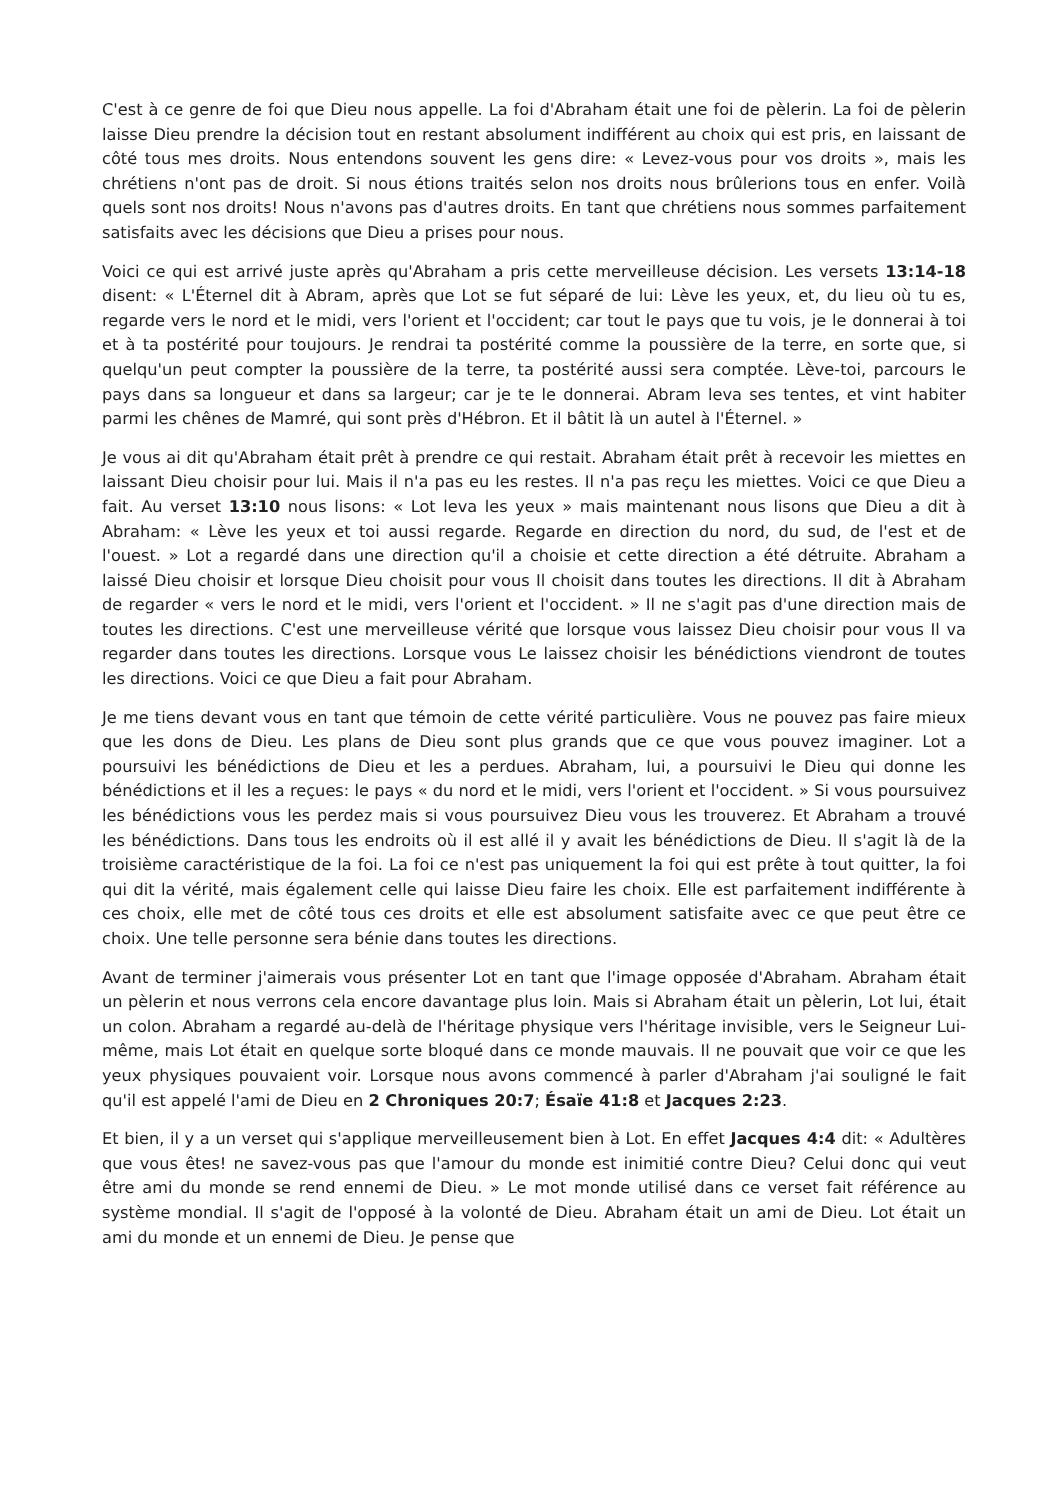C'est à ce genre de foi que Dieu nous appelle. La foi d'Abraham était une foi de pèlerin. La foi de pèlerin laisse Dieu prendre la décision tout en restant absolument indifférent au choix qui est pris, en laissant de côté tous mes droits. Nous entendons souvent les gens dire: « Levez-vous pour vos droits », mais les chrétiens n'ont pas de droit. Si nous étions traités selon nos droits nous brûlerions tous en enfer. Voilà quels sont nos droits! Nous n'avons pas d'autres droits. En tant que chrétiens nous sommes parfaitement satisfaits avec les décisions que Dieu a prises pour nous.
Voici ce qui est arrivé juste après qu'Abraham a pris cette merveilleuse décision. Les versets 13:14-18 disent: « L'Éternel dit à Abram, après que Lot se fut séparé de lui: Lève les yeux, et, du lieu où tu es, regarde vers le nord et le midi, vers l'orient et l'occident; car tout le pays que tu vois, je le donnerai à toi et à ta postérité pour toujours. Je rendrai ta postérité comme la poussière de la terre, en sorte que, si quelqu'un peut compter la poussière de la terre, ta postérité aussi sera comptée. Lève-toi, parcours le pays dans sa longueur et dans sa largeur; car je te le donnerai. Abram leva ses tentes, et vint habiter parmi les chênes de Mamré, qui sont près d'Hébron. Et il bâtit là un autel à l'Éternel. »
Je vous ai dit qu'Abraham était prêt à prendre ce qui restait. Abraham était prêt à recevoir les miettes en laissant Dieu choisir pour lui. Mais il n'a pas eu les restes. Il n'a pas reçu les miettes. Voici ce que Dieu a fait. Au verset 13:10 nous lisons: « Lot leva les yeux » mais maintenant nous lisons que Dieu a dit à Abraham: « Lève les yeux et toi aussi regarde. Regarde en direction du nord, du sud, de l'est et de l'ouest. » Lot a regardé dans une direction qu'il a choisie et cette direction a été détruite. Abraham a laissé Dieu choisir et lorsque Dieu choisit pour vous Il choisit dans toutes les directions. Il dit à Abraham de regarder « vers le nord et le midi, vers l'orient et l'occident. » Il ne s'agit pas d'une direction mais de toutes les directions. C'est une merveilleuse vérité que lorsque vous laissez Dieu choisir pour vous Il va regarder dans toutes les directions. Lorsque vous Le laissez choisir les bénédictions viendront de toutes les directions. Voici ce que Dieu a fait pour Abraham.
Je me tiens devant vous en tant que témoin de cette vérité particulière. Vous ne pouvez pas faire mieux que les dons de Dieu. Les plans de Dieu sont plus grands que ce que vous pouvez imaginer. Lot a poursuivi les bénédictions de Dieu et les a perdues. Abraham, lui, a poursuivi le Dieu qui donne les bénédictions et il les a reçues: le pays « du nord et le midi, vers l'orient et l'occident. » Si vous poursuivez les bénédictions vous les perdez mais si vous poursuivez Dieu vous les trouverez. Et Abraham a trouvé les bénédictions. Dans tous les endroits où il est allé il y avait les bénédictions de Dieu. Il s'agit là de la troisième caractéristique de la foi. La foi ce n'est pas uniquement la foi qui est prête à tout quitter, la foi qui dit la vérité, mais également celle qui laisse Dieu faire les choix. Elle est parfaitement indifférente à ces choix, elle met de côté tous ces droits et elle est absolument satisfaite avec ce que peut être ce choix. Une telle personne sera bénie dans toutes les directions.
Avant de terminer j'aimerais vous présenter Lot en tant que l'image opposée d'Abraham. Abraham était un pèlerin et nous verrons cela encore davantage plus loin. Mais si Abraham était un pèlerin, Lot lui, était un colon. Abraham a regardé au-delà de l'héritage physique vers l'héritage invisible, vers le Seigneur Lui-même, mais Lot était en quelque sorte bloqué dans ce monde mauvais. Il ne pouvait que voir ce que les yeux physiques pouvaient voir. Lorsque nous avons commencé à parler d'Abraham j'ai souligné le fait qu'il est appelé l'ami de Dieu en 2 Chroniques 20:7; Ésaïe 41:8 et Jacques 2:23.
Et bien, il y a un verset qui s'applique merveilleusement bien à Lot. En effet Jacques 4:4 dit: « Adultères que vous êtes! ne savez-vous pas que l'amour du monde est inimitié contre Dieu? Celui donc qui veut être ami du monde se rend ennemi de Dieu. » Le mot monde utilisé dans ce verset fait référence au système mondial. Il s'agit de l'opposé à la volonté de Dieu. Abraham était un ami de Dieu. Lot était un ami du monde et un ennemi de Dieu. Je pense que